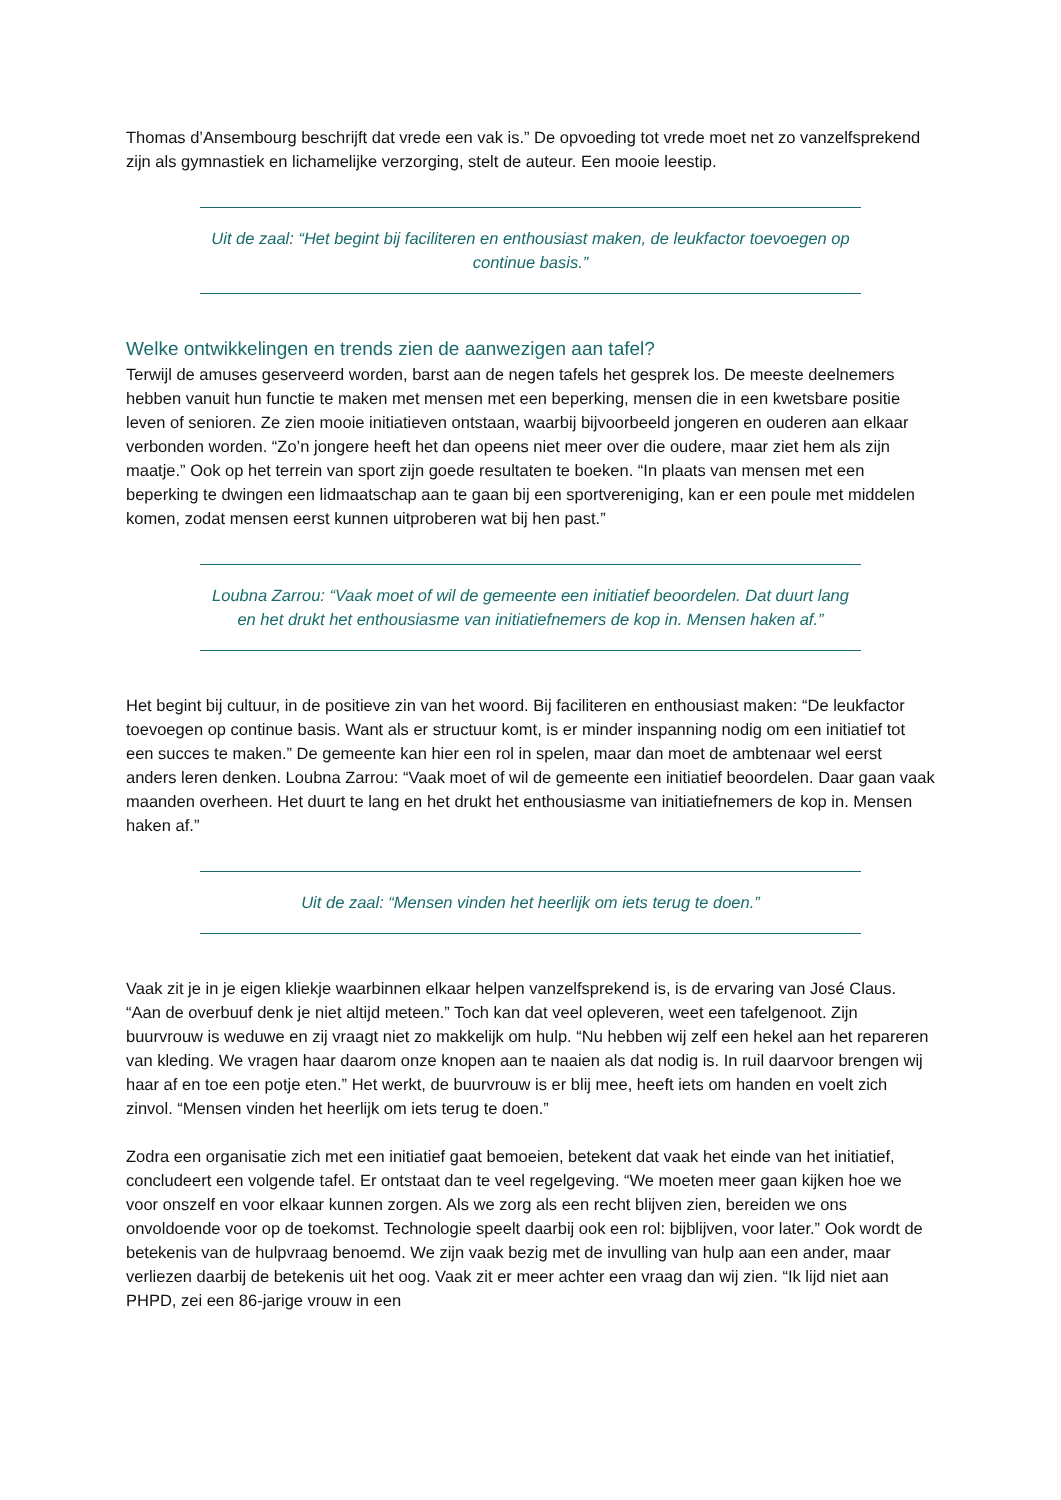Thomas d’Ansembourg beschrijft dat vrede een vak is.” De opvoeding tot vrede moet net zo vanzelfsprekend zijn als gymnastiek en lichamelijke verzorging, stelt de auteur. Een mooie leestip.
Uit de zaal: “Het begint bij faciliteren en enthousiast maken, de leukfactor toevoegen op continue basis.”
Welke ontwikkelingen en trends zien de aanwezigen aan tafel?
Terwijl de amuses geserveerd worden, barst aan de negen tafels het gesprek los. De meeste deelnemers hebben vanuit hun functie te maken met mensen met een beperking, mensen die in een kwetsbare positie leven of senioren. Ze zien mooie initiatieven ontstaan, waarbij bijvoorbeeld jongeren en ouderen aan elkaar verbonden worden. “Zo’n jongere heeft het dan opeens niet meer over die oudere, maar ziet hem als zijn maatje.” Ook op het terrein van sport zijn goede resultaten te boeken. “In plaats van mensen met een beperking te dwingen een lidmaatschap aan te gaan bij een sportvereniging, kan er een poule met middelen komen, zodat mensen eerst kunnen uitproberen wat bij hen past.”
Loubna Zarrou: “Vaak moet of wil de gemeente een initiatief beoordelen. Dat duurt lang en het drukt het enthousiasme van initiatiefnemers de kop in. Mensen haken af.”
Het begint bij cultuur, in de positieve zin van het woord. Bij faciliteren en enthousiast maken: “De leukfactor toevoegen op continue basis. Want als er structuur komt, is er minder inspanning nodig om een initiatief tot een succes te maken.” De gemeente kan hier een rol in spelen, maar dan moet de ambtenaar wel eerst anders leren denken. Loubna Zarrou: “Vaak moet of wil de gemeente een initiatief beoordelen. Daar gaan vaak maanden overheen. Het duurt te lang en het drukt het enthousiasme van initiatiefnemers de kop in. Mensen haken af.”
Uit de zaal: “Mensen vinden het heerlijk om iets terug te doen.”
Vaak zit je in je eigen kliekje waarbinnen elkaar helpen vanzelfsprekend is, is de ervaring van José Claus. “Aan de overbuuf denk je niet altijd meteen.” Toch kan dat veel opleveren, weet een tafelgenoot. Zijn buurvrouw is weduwe en zij vraagt niet zo makkelijk om hulp. “Nu hebben wij zelf een hekel aan het repareren van kleding. We vragen haar daarom onze knopen aan te naaien als dat nodig is. In ruil daarvoor brengen wij haar af en toe een potje eten.” Het werkt, de buurvrouw is er blij mee, heeft iets om handen en voelt zich zinvol. “Mensen vinden het heerlijk om iets terug te doen.”
Zodra een organisatie zich met een initiatief gaat bemoeien, betekent dat vaak het einde van het initiatief, concludeert een volgende tafel. Er ontstaat dan te veel regelgeving. “We moeten meer gaan kijken hoe we voor onszelf en voor elkaar kunnen zorgen. Als we zorg als een recht blijven zien, bereiden we ons onvoldoende voor op de toekomst. Technologie speelt daarbij ook een rol: bijblijven, voor later.” Ook wordt de betekenis van de hulpvraag benoemd. We zijn vaak bezig met de invulling van hulp aan een ander, maar verliezen daarbij de betekenis uit het oog. Vaak zit er meer achter een vraag dan wij zien. “Ik lijd niet aan PHPD, zei een 86-jarige vrouw in een